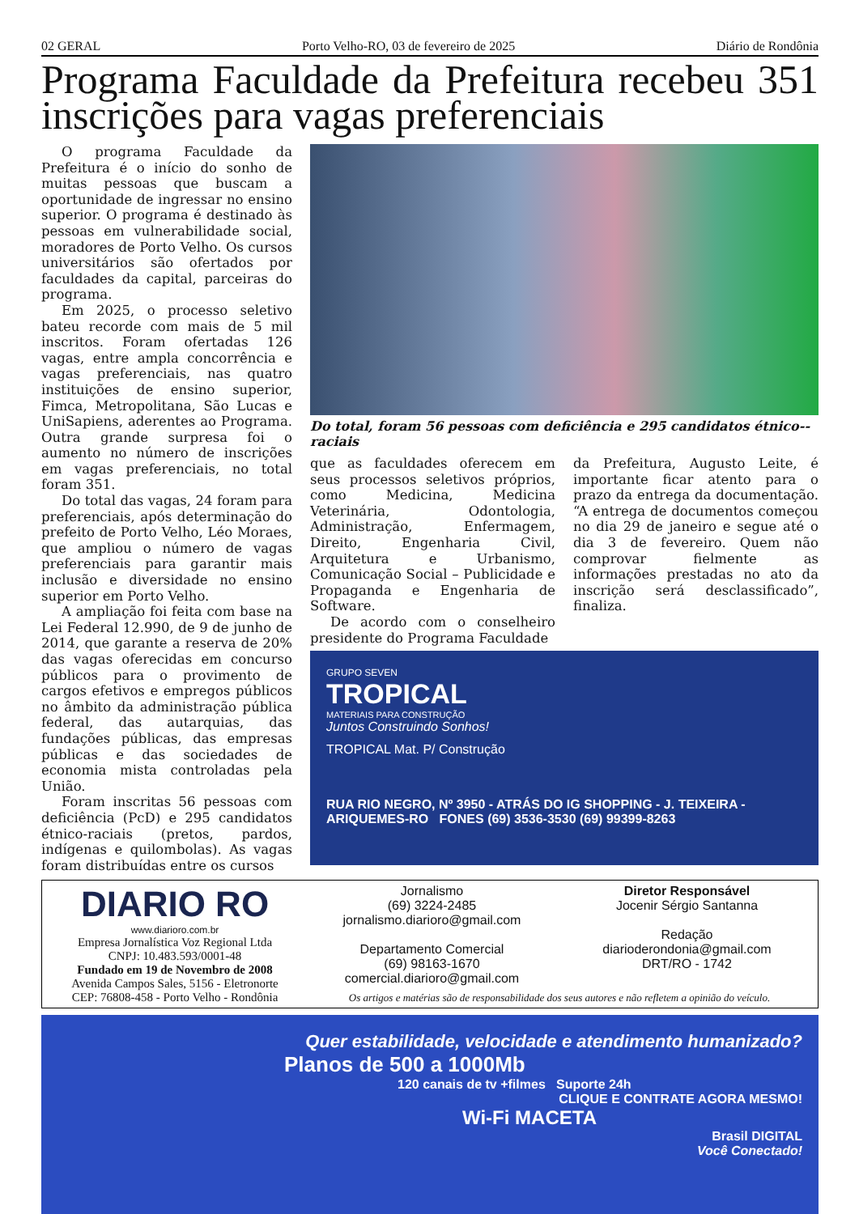02 GERAL Porto Velho-RO, 03 de fevereiro de 2025 Diário de Rondônia
Programa Faculdade da Prefeitura recebeu 351 inscrições para vagas preferenciais
O programa Faculdade da Prefeitura é o início do sonho de muitas pessoas que buscam a oportunidade de ingressar no ensino superior. O programa é destinado às pessoas em vulnerabilidade social, moradores de Porto Velho. Os cursos universitários são ofertados por faculdades da capital, parceiras do programa.
Em 2025, o processo seletivo bateu recorde com mais de 5 mil inscritos. Foram ofertadas 126 vagas, entre ampla concorrência e vagas preferenciais, nas quatro instituições de ensino superior, Fimca, Metropolitana, São Lucas e UniSapiens, aderentes ao Programa. Outra grande surpresa foi o aumento no número de inscrições em vagas preferenciais, no total foram 351.
Do total das vagas, 24 foram para preferenciais, após determinação do prefeito de Porto Velho, Léo Moraes, que ampliou o número de vagas preferenciais para garantir mais inclusão e diversidade no ensino superior em Porto Velho.
A ampliação foi feita com base na Lei Federal 12.990, de 9 de junho de 2014, que garante a reserva de 20% das vagas oferecidas em concurso públicos para o provimento de cargos efetivos e empregos públicos no âmbito da administração pública federal, das autarquias, das fundações públicas, das empresas públicas e das sociedades de economia mista controladas pela União.
Foram inscritas 56 pessoas com deficiência (PcD) e 295 candidatos étnico-raciais (pretos, pardos, indígenas e quilombolas). As vagas foram distribuídas entre os cursos
Do total, foram 56 pessoas com deficiência e 295 candidatos étnico--raciais
que as faculdades oferecem em seus processos seletivos próprios, como Medicina, Medicina Veterinária, Odontologia, Administração, Enfermagem, Direito, Engenharia Civil, Arquitetura e Urbanismo, Comunicação Social – Publicidade e Propaganda e Engenharia de Software.
De acordo com o conselheiro presidente do Programa Faculdade
da Prefeitura, Augusto Leite, é importante ficar atento para o prazo da entrega da documentação. “A entrega de documentos começou no dia 29 de janeiro e segue até o dia 3 de fevereiro. Quem não comprovar fielmente as informações prestadas no ato da inscrição será desclassificado”, finaliza.
GRUPO SEVEN
TROPICAL
MATERIAIS PARA CONSTRUÇÃO
Juntos Construindo Sonhos!
TROPICAL Mat. P/ Construção
RUA RIO NEGRO, Nº 3950 - ATRÁS DO IG SHOPPING - J. TEIXEIRA - ARIQUEMES-RO FONES (69) 3536-3530 (69) 99399-8263
DIARIO RO
www.diarioro.com.br
Empresa Jornalística Voz Regional Ltda
CNPJ: 10.483.593/0001-48
Fundado em 19 de Novembro de 2008
Avenida Campos Sales, 5156 - Eletronorte
CEP: 76808-458 - Porto Velho - Rondônia
Jornalismo
(69) 3224-2485
jornalismo.diarioro@gmail.com
Departamento Comercial
(69) 98163-1670
comercial.diarioro@gmail.com
Diretor Responsável
Jocenir Sérgio Santanna
Redação
diarioderondonia@gmail.com
DRT/RO - 1742
Os artigos e matérias são de responsabilidade dos seus autores e não refletem a opinião do veículo.
Quer estabilidade, velocidade e atendimento humanizado?
Planos de 500 a 1000Mb
120 canais de tv +filmes Suporte 24h
CLIQUE E CONTRATE AGORA MESMO!
Wi-Fi MACETA
Brasil DIGITAL
Você Conectado!